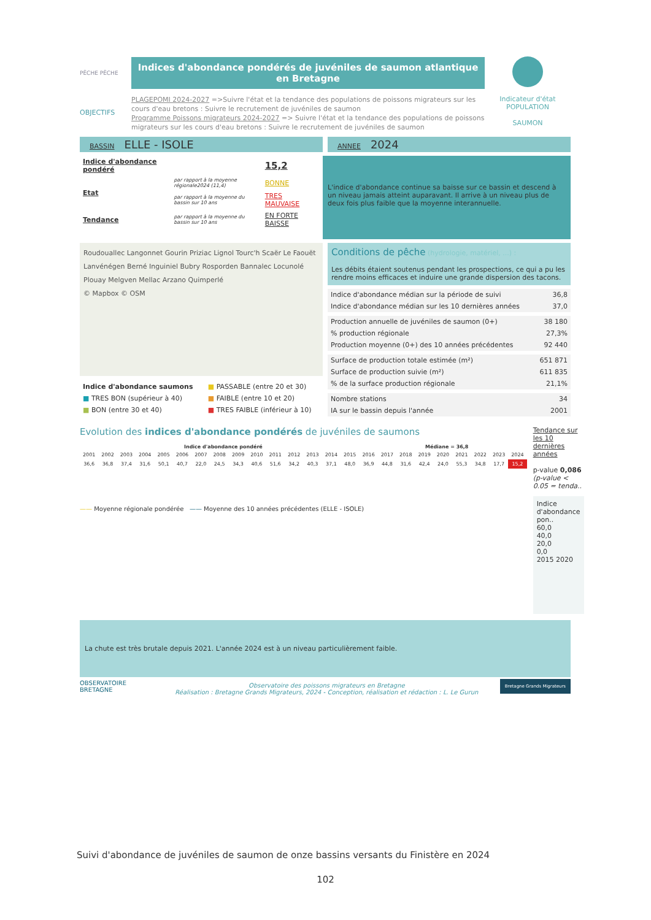PÊCHE PÊCHE
Indices d'abondance pondérés de juvéniles de saumon atlantique en Bretagne
OBJECTIFS
PLAGEPOMI 2024-2027 =>Suivre l'état et la tendance des populations de poissons migrateurs sur les cours d'eau bretons : Suivre le recrutement de juvéniles de saumon
Programme Poissons migrateurs 2024-2027 => Suivre l'état et la tendance des populations de poissons migrateurs sur les cours d'eau bretons : Suivre le recrutement de juvéniles de saumon
Indicateur d'état
POPULATION
SAUMON
BASSIN ELLE - ISOLE
ANNEE 2024
| Indice d'abondance pondéré | | 15,2 |
| Etat | par rapport à la moyenne régionale2024 (11,4) | BONNE |
| | par rapport à la moyenne du bassin sur 10 ans | TRES MAUVAISE |
| Tendance | par rapport à la moyenne du bassin sur 10 ans | EN FORTE BAISSE |
L'indice d'abondance continue sa baisse sur ce bassin et descend à un niveau jamais atteint auparavant. Il arrive à un niveau plus de deux fois plus faible que la moyenne interannuelle.
Roudouallec Langonnet Gourin Priziac Lignol Tourc'h Scaër Le Faouët Lanvénégen Berné Inguiniel Bubry Rosporden Bannalec Locunolé Plouay Melgven Mellac Arzano Quimperlé
© Mapbox © OSM
| Indice d'abondance saumons | ■ PASSABLE (entre 20 et 30) |
| ■ TRES BON (supérieur à 40) | ■ FAIBLE (entre 10 et 20) |
| ■ BON (entre 30 et 40) | ■ TRES FAIBLE (inférieur à 10) |
Conditions de pêche (hydrologie, matériel, ...) :
Les débits étaient soutenus pendant les prospections, ce qui a pu les rendre moins efficaces et induire une grande dispersion des tacons.
| Indice d'abondance médian sur la période de suivi | 36,8 |
| Indice d'abondance médian sur les 10 dernières années | 37,0 |
| Production annuelle de juvéniles de saumon (0+) | 38 180 |
| % production régionale | 27,3% |
| Production moyenne (0+) des 10 années précédentes | 92 440 |
| Surface de production totale estimée (m²) | 651 871 |
| Surface de production suivie (m²) | 611 835 |
| % de la surface production régionale | 21,1% |
| Nombre stations | 34 |
| IA sur le bassin depuis l'année | 2001 |
Evolution des indices d'abondance pondérés de juvéniles de saumons
| Indice d'abondance pondéré | Médiane = 36,8 |
| --- | --- |
| 2001 | 2002 | 2003 | 2004 | 2005 | 2006 | 2007 | 2008 | 2009 | 2010 | 2011 | 2012 | 2013 | 2014 | 2015 | 2016 | 2017 | 2018 | 2019 | 2020 | 2021 | 2022 | 2023 | 2024 |
| 36,6 | 36,8 | 37,4 | 31,6 | 50,1 | 40,7 | 22,0 | 24,5 | 34,3 | 40,6 | 51,6 | 34,2 | 40,3 | 37,1 | 48,0 | 36,9 | 44,8 | 31,6 | 42,4 | 24,0 | 55,3 | 34,8 | 17,7 | 15,2 |
—— Moyenne régionale pondérée —— Moyenne des 10 années précédentes (ELLE - ISOLE)
Tendance sur les 10 dernières années
p-value 0,086 (p-value < 0.05 = tenda..
Indice d'abondance pon..
60,0
40,0
20,0
0,0
2015 2020
La chute est très brutale depuis 2021. L'année 2024 est à un niveau particulièrement faible.
OBSERVATOIRE BRETAGNE
Observatoire des poissons migrateurs en Bretagne
Réalisation : Bretagne Grands Migrateurs, 2024 - Conception, réalisation et rédaction : L. Le Gurun
Bretagne Grands Migrateurs
Suivi d'abondance de juvéniles de saumon de onze bassins versants du Finistère en 2024
102